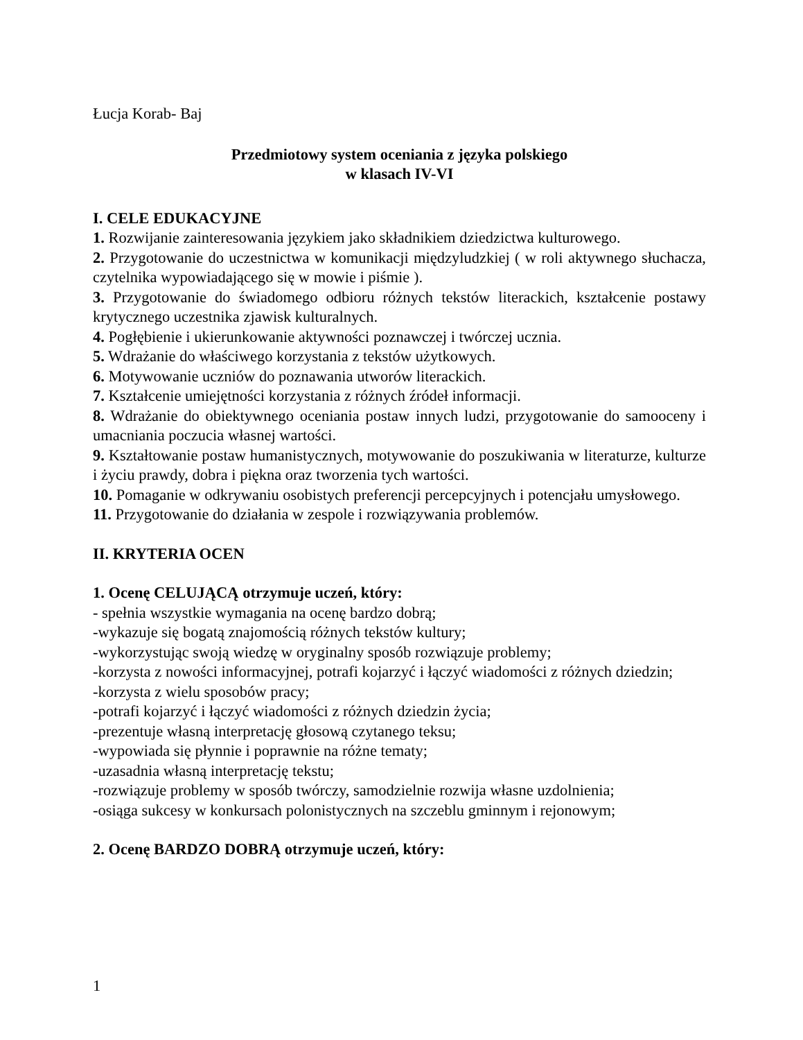Łucja Korab- Baj
Przedmiotowy system oceniania z języka polskiego
w klasach IV-VI
I. CELE EDUKACYJNE
1. Rozwijanie zainteresowania językiem jako składnikiem dziedzictwa kulturowego.
2. Przygotowanie do uczestnictwa w komunikacji międzyludzkiej ( w roli aktywnego słuchacza, czytelnika wypowiadającego się w mowie i piśmie ).
3. Przygotowanie do świadomego odbioru różnych tekstów literackich, kształcenie postawy krytycznego uczestnika zjawisk kulturalnych.
4. Pogłębienie i ukierunkowanie aktywności poznawczej i twórczej ucznia.
5. Wdrażanie do właściwego korzystania z tekstów użytkowych.
6. Motywowanie uczniów do poznawania utworów literackich.
7. Kształcenie umiejętności korzystania z różnych źródeł informacji.
8. Wdrażanie do obiektywnego oceniania postaw innych ludzi, przygotowanie do samooceny i umacniania poczucia własnej wartości.
9. Kształtowanie postaw humanistycznych, motywowanie do poszukiwania w literaturze, kulturze i życiu prawdy, dobra i piękna oraz tworzenia tych wartości.
10. Pomaganie w odkrywaniu osobistych preferencji percepcyjnych i potencjału umysłowego.
11. Przygotowanie do działania w zespole i rozwiązywania problemów.
II. KRYTERIA OCEN
1. Ocenę CELUJĄCĄ otrzymuje uczeń, który:
- spełnia wszystkie wymagania na ocenę bardzo dobrą;
-wykazuje się bogatą znajomością różnych tekstów kultury;
-wykorzystując swoją wiedzę w oryginalny sposób rozwiązuje problemy;
-korzysta z nowości informacyjnej, potrafi kojarzyć i łączyć wiadomości z różnych dziedzin;
-korzysta z wielu sposobów pracy;
-potrafi kojarzyć i łączyć wiadomości z różnych dziedzin życia;
-prezentuje własną interpretację głosową czytanego teksu;
-wypowiada się płynnie i poprawnie na różne tematy;
-uzasadnia własną interpretację tekstu;
-rozwiązuje problemy w sposób twórczy, samodzielnie rozwija własne uzdolnienia;
-osiąga sukcesy w konkursach polonistycznych na szczeblu gminnym i rejonowym;
2. Ocenę BARDZO DOBRĄ otrzymuje uczeń, który:
1